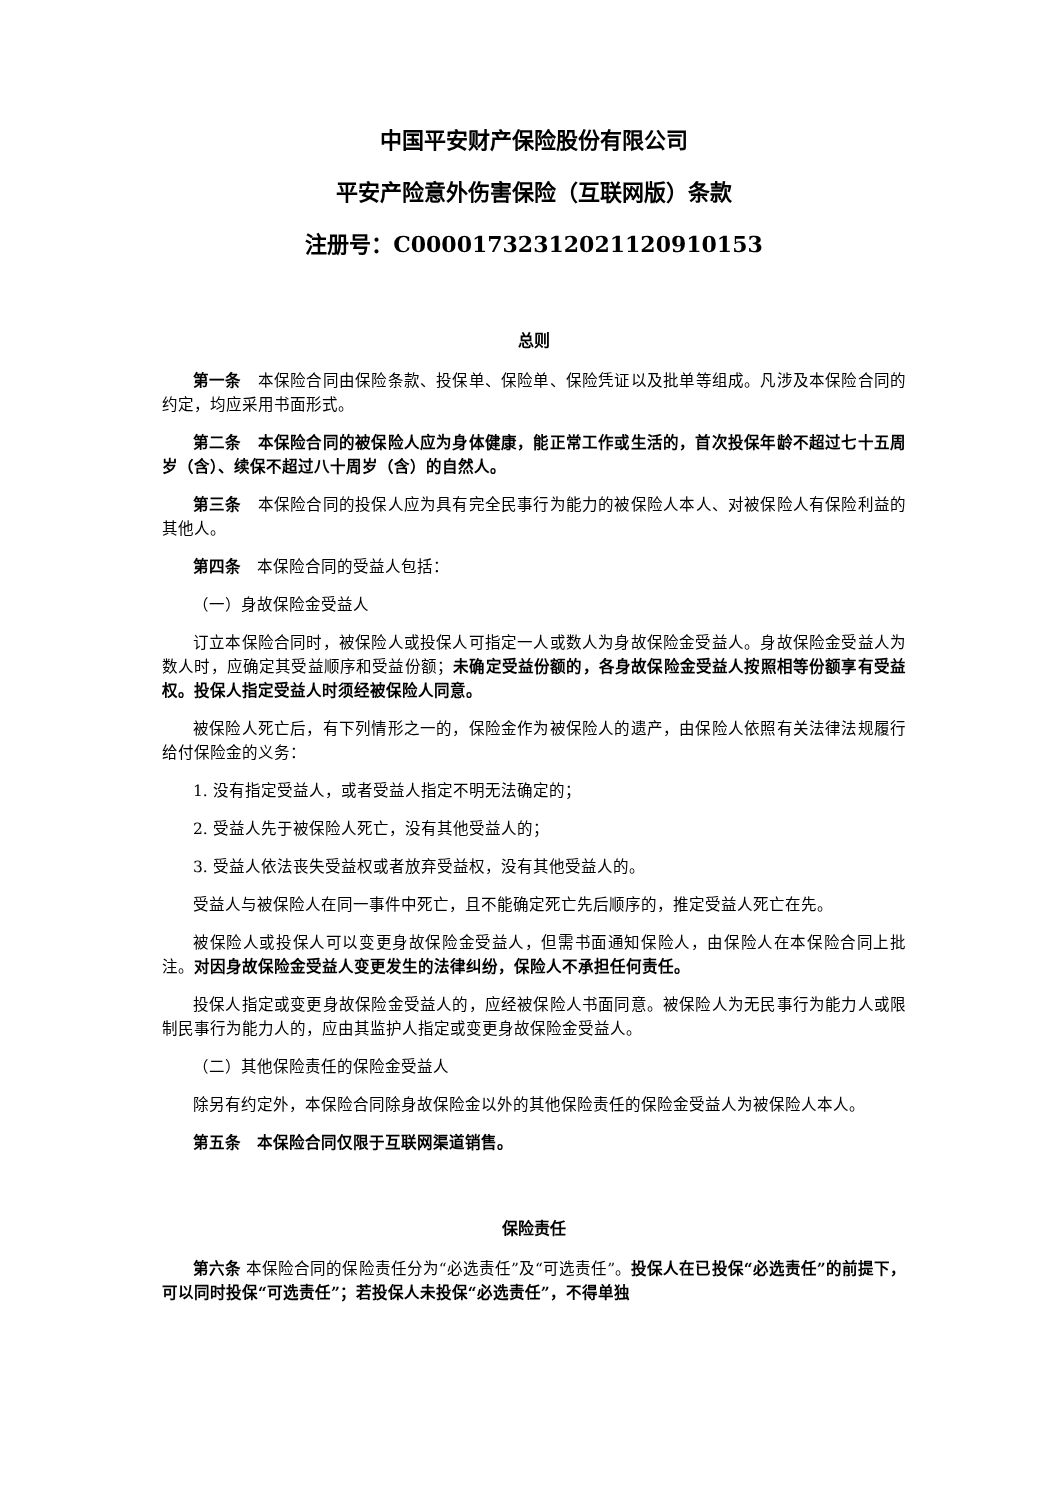中国平安财产保险股份有限公司
平安产险意外伤害保险（互联网版）条款
注册号：C00001732312021120910153
总则
第一条　本保险合同由保险条款、投保单、保险单、保险凭证以及批单等组成。凡涉及本保险合同的约定，均应采用书面形式。
第二条　本保险合同的被保险人应为身体健康，能正常工作或生活的，首次投保年龄不超过七十五周岁（含）、续保不超过八十周岁（含）的自然人。
第三条　本保险合同的投保人应为具有完全民事行为能力的被保险人本人、对被保险人有保险利益的其他人。
第四条　本保险合同的受益人包括：
（一）身故保险金受益人
订立本保险合同时，被保险人或投保人可指定一人或数人为身故保险金受益人。身故保险金受益人为数人时，应确定其受益顺序和受益份额；未确定受益份额的，各身故保险金受益人按照相等份额享有受益权。投保人指定受益人时须经被保险人同意。
被保险人死亡后，有下列情形之一的，保险金作为被保险人的遗产，由保险人依照有关法律法规履行给付保险金的义务：
1. 没有指定受益人，或者受益人指定不明无法确定的；
2. 受益人先于被保险人死亡，没有其他受益人的；
3. 受益人依法丧失受益权或者放弃受益权，没有其他受益人的。
受益人与被保险人在同一事件中死亡，且不能确定死亡先后顺序的，推定受益人死亡在先。
被保险人或投保人可以变更身故保险金受益人，但需书面通知保险人，由保险人在本保险合同上批注。对因身故保险金受益人变更发生的法律纠纷，保险人不承担任何责任。
投保人指定或变更身故保险金受益人的，应经被保险人书面同意。被保险人为无民事行为能力人或限制民事行为能力人的，应由其监护人指定或变更身故保险金受益人。
（二）其他保险责任的保险金受益人
除另有约定外，本保险合同除身故保险金以外的其他保险责任的保险金受益人为被保险人本人。
第五条　本保险合同仅限于互联网渠道销售。
保险责任
第六条 本保险合同的保险责任分为“必选责任”及“可选责任”。投保人在已投保“必选责任”的前提下，可以同时投保“可选责任”；若投保人未投保“必选责任”，不得单独